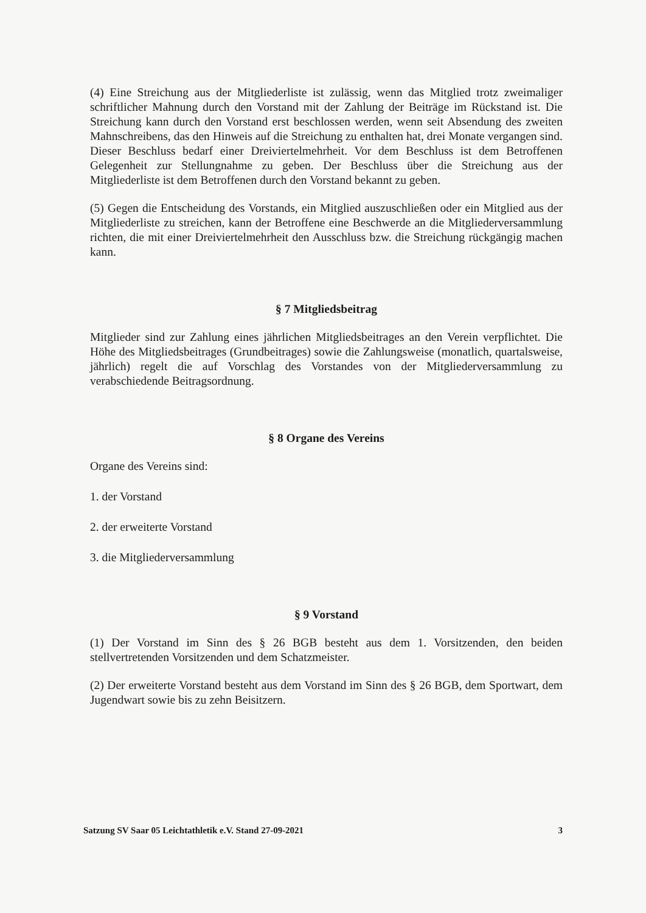(4) Eine Streichung aus der Mitgliederliste ist zulässig, wenn das Mitglied trotz zweimaliger schriftlicher Mahnung durch den Vorstand mit der Zahlung der Beiträge im Rückstand ist. Die Streichung kann durch den Vorstand erst beschlossen werden, wenn seit Absendung des zweiten Mahnschreibens, das den Hinweis auf die Streichung zu enthalten hat, drei Monate vergangen sind. Dieser Beschluss bedarf einer Dreiviertelmehrheit. Vor dem Beschluss ist dem Betroffenen Gelegenheit zur Stellungnahme zu geben. Der Beschluss über die Streichung aus der Mitgliederliste ist dem Betroffenen durch den Vorstand bekannt zu geben.
(5) Gegen die Entscheidung des Vorstands, ein Mitglied auszuschließen oder ein Mitglied aus der Mitgliederliste zu streichen, kann der Betroffene eine Beschwerde an die Mitgliederversammlung richten, die mit einer Dreiviertelmehrheit den Ausschluss bzw. die Streichung rückgängig machen kann.
§ 7 Mitgliedsbeitrag
Mitglieder sind zur Zahlung eines jährlichen Mitgliedsbeitrages an den Verein verpflichtet. Die Höhe des Mitgliedsbeitrages (Grundbeitrages) sowie die Zahlungsweise (monatlich, quartalsweise, jährlich) regelt die auf Vorschlag des Vorstandes von der Mitgliederversammlung zu verabschiedende Beitragsordnung.
§ 8 Organe des Vereins
Organe des Vereins sind:
1. der Vorstand
2. der erweiterte Vorstand
3. die Mitgliederversammlung
§ 9 Vorstand
(1) Der Vorstand im Sinn des § 26 BGB besteht aus dem 1. Vorsitzenden, den beiden stellvertretenden Vorsitzenden und dem Schatzmeister.
(2) Der erweiterte Vorstand besteht aus dem Vorstand im Sinn des § 26 BGB, dem Sportwart, dem Jugendwart sowie bis zu zehn Beisitzern.
Satzung SV Saar 05 Leichtathletik e.V. Stand 27-09-2021 3